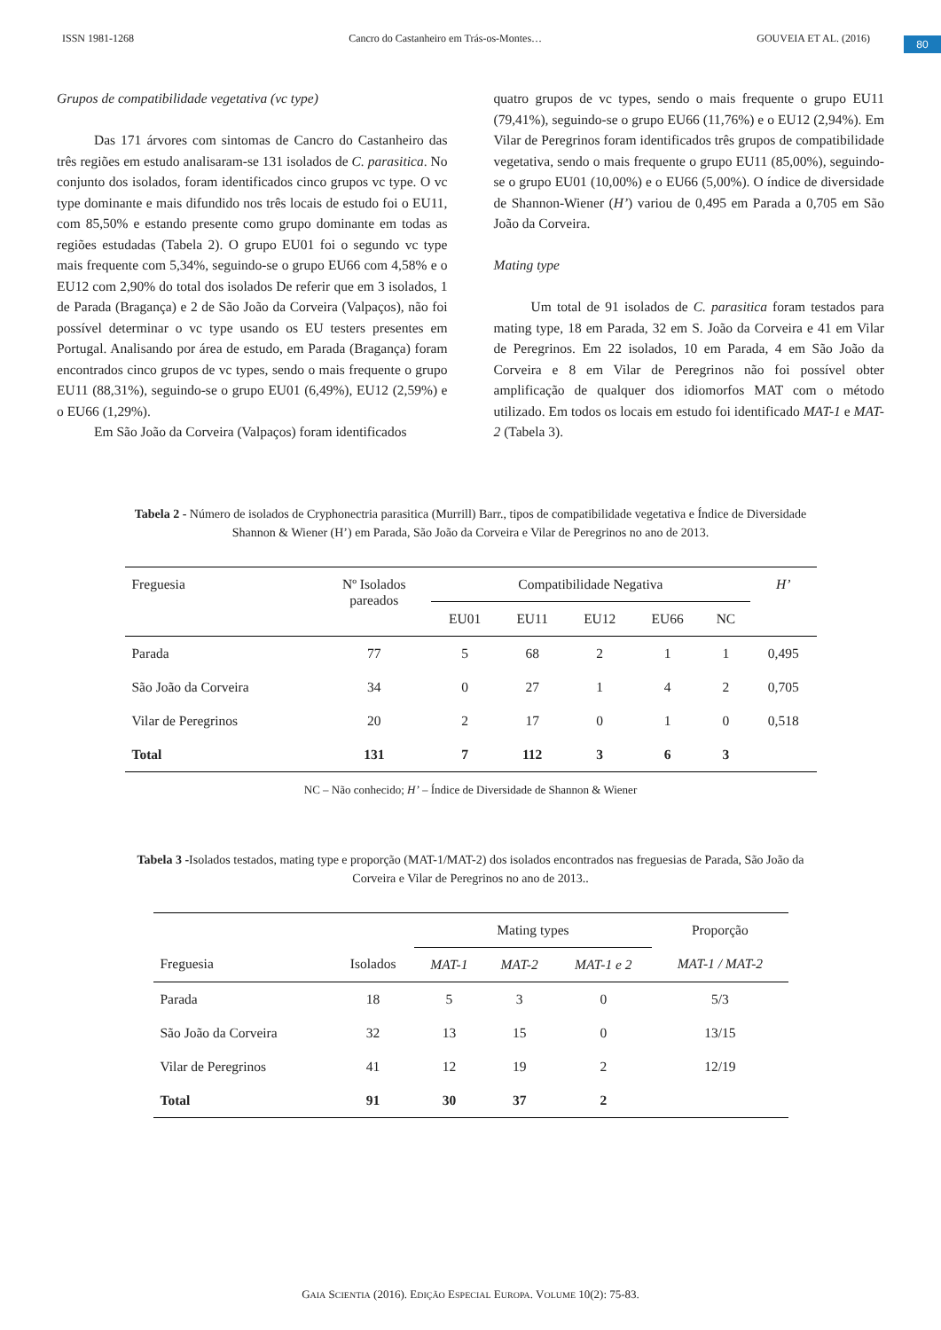ISSN 1981-1268 Cancro do Castanheiro em Trás-os-Montes… GOUVEIA ET AL. (2016)
80
Grupos de compatibilidade vegetativa (vc type)
Das 171 árvores com sintomas de Cancro do Castanheiro das três regiões em estudo analisaram-se 131 isolados de C. parasitica. No conjunto dos isolados, foram identificados cinco grupos vc type. O vc type dominante e mais difundido nos três locais de estudo foi o EU11, com 85,50% e estando presente como grupo dominante em todas as regiões estudadas (Tabela 2). O grupo EU01 foi o segundo vc type mais frequente com 5,34%, seguindo-se o grupo EU66 com 4,58% e o EU12 com 2,90% do total dos isolados De referir que em 3 isolados, 1 de Parada (Bragança) e 2 de São João da Corveira (Valpaços), não foi possível determinar o vc type usando os EU testers presentes em Portugal. Analisando por área de estudo, em Parada (Bragança) foram encontrados cinco grupos de vc types, sendo o mais frequente o grupo EU11 (88,31%), seguindo-se o grupo EU01 (6,49%), EU12 (2,59%) e o EU66 (1,29%).
Em São João da Corveira (Valpaços) foram identificados
quatro grupos de vc types, sendo o mais frequente o grupo EU11 (79,41%), seguindo-se o grupo EU66 (11,76%) e o EU12 (2,94%). Em Vilar de Peregrinos foram identificados três grupos de compatibilidade vegetativa, sendo o mais frequente o grupo EU11 (85,00%), seguindo-se o grupo EU01 (10,00%) e o EU66 (5,00%). O índice de diversidade de Shannon-Wiener (H’) variou de 0,495 em Parada a 0,705 em São João da Corveira.
Mating type
Um total de 91 isolados de C. parasitica foram testados para mating type, 18 em Parada, 32 em S. João da Corveira e 41 em Vilar de Peregrinos. Em 22 isolados, 10 em Parada, 4 em São João da Corveira e 8 em Vilar de Peregrinos não foi possível obter amplificação de qualquer dos idiomorfos MAT com o método utilizado. Em todos os locais em estudo foi identificado MAT-1 e MAT-2 (Tabela 3).
Tabela 2 - Número de isolados de Cryphonectria parasitica (Murrill) Barr., tipos de compatibilidade vegetativa e Índice de Diversidade Shannon & Wiener (H’) em Parada, São João da Corveira e Vilar de Peregrinos no ano de 2013.
| Freguesia | Nº Isolados pareados | Compatibilidade Negativa | | | | | H’ |
| --- | --- | --- | --- | --- | --- | --- | --- |
| | | EU01 | EU11 | EU12 | EU66 | NC | |
| Parada | 77 | 5 | 68 | 2 | 1 | 1 | 0,495 |
| São João da Corveira | 34 | 0 | 27 | 1 | 4 | 2 | 0,705 |
| Vilar de Peregrinos | 20 | 2 | 17 | 0 | 1 | 0 | 0,518 |
| Total | 131 | 7 | 112 | 3 | 6 | 3 | |
NC – Não conhecido; H’ – Índice de Diversidade de Shannon & Wiener
Tabela 3 -Isolados testados, mating type e proporção (MAT-1/MAT-2) dos isolados encontrados nas freguesias de Parada, São João da Corveira e Vilar de Peregrinos no ano de 2013..
| | | Mating types | | | Proporção |
| --- | --- | --- | --- | --- | --- |
| Freguesia | Isolados | MAT-1 | MAT-2 | MAT-1 e 2 | MAT-1 / MAT-2 |
| Parada | 18 | 5 | 3 | 0 | 5/3 |
| São João da Corveira | 32 | 13 | 15 | 0 | 13/15 |
| Vilar de Peregrinos | 41 | 12 | 19 | 2 | 12/19 |
| Total | 91 | 30 | 37 | 2 | |
GAIA SCIENTIA (2016). EDIÇÃO ESPECIAL EUROPA. VOLUME 10(2): 75-83.